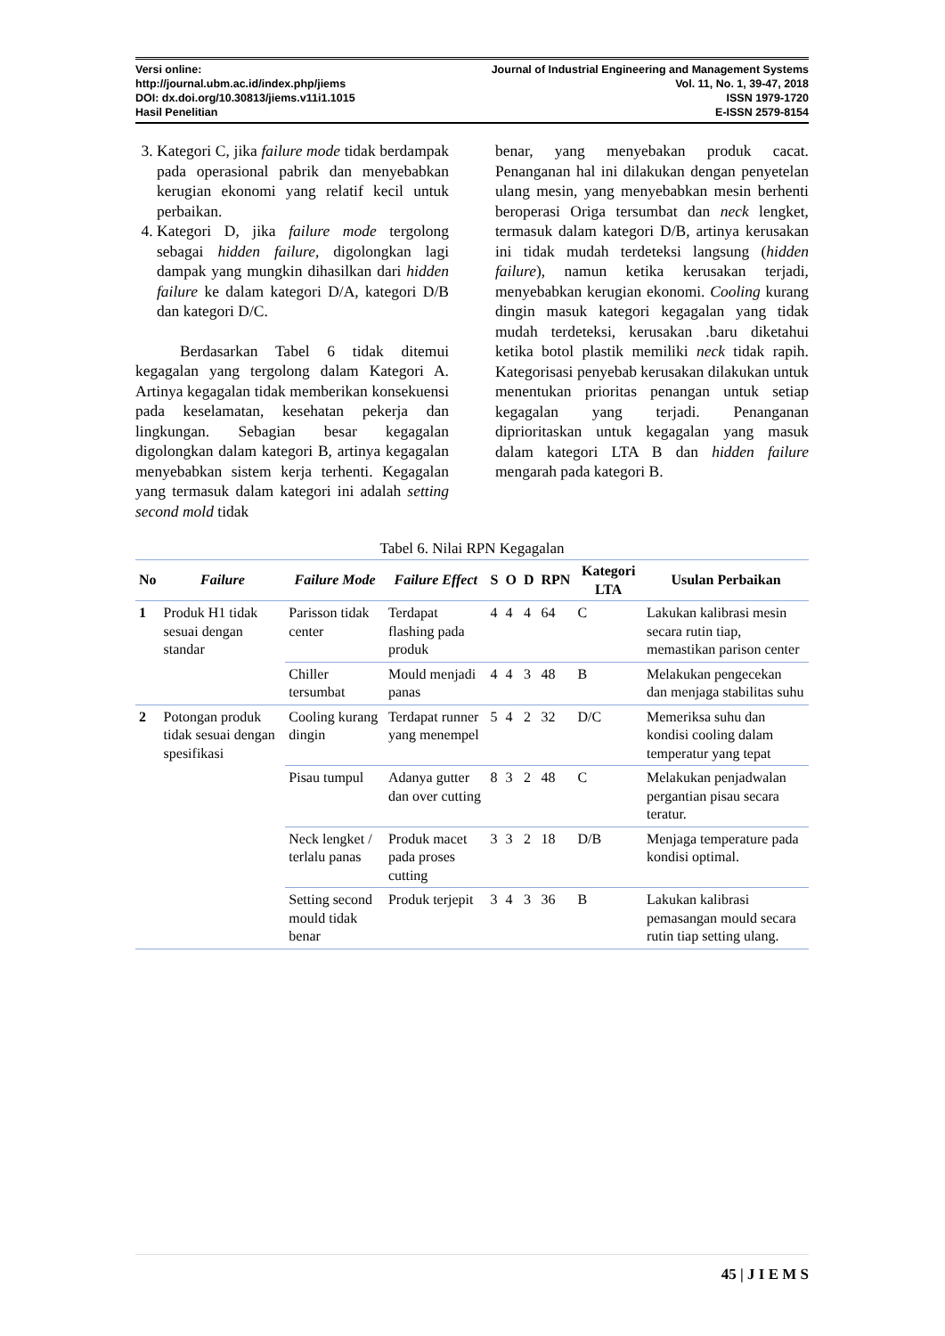Versi online: Journal of Industrial Engineering and Management Systems
http://journal.ubm.ac.id/index.php/jiems Vol. 11, No. 1, 39-47, 2018
DOI: dx.doi.org/10.30813/jiems.v11i1.1015 ISSN 1979-1720
Hasil Penelitian E-ISSN 2579-8154
3. Kategori C, jika failure mode tidak berdampak pada operasional pabrik dan menyebabkan kerugian ekonomi yang relatif kecil untuk perbaikan.
4. Kategori D, jika failure mode tergolong sebagai hidden failure, digolongkan lagi dampak yang mungkin dihasilkan dari hidden failure ke dalam kategori D/A, kategori D/B dan kategori D/C.
Berdasarkan Tabel 6 tidak ditemui kegagalan yang tergolong dalam Kategori A. Artinya kegagalan tidak memberikan konsekuensi pada keselamatan, kesehatan pekerja dan lingkungan. Sebagian besar kegagalan digolongkan dalam kategori B, artinya kegagalan menyebabkan sistem kerja terhenti. Kegagalan yang termasuk dalam kategori ini adalah setting second mold tidak
benar, yang menyebakan produk cacat. Penanganan hal ini dilakukan dengan penyetelan ulang mesin, yang menyebabkan mesin berhenti beroperasi Origa tersumbat dan neck lengket, termasuk dalam kategori D/B, artinya kerusakan ini tidak mudah terdeteksi langsung (hidden failure), namun ketika kerusakan terjadi, menyebabkan kerugian ekonomi. Cooling kurang dingin masuk kategori kegagalan yang tidak mudah terdeteksi, kerusakan .baru diketahui ketika botol plastik memiliki neck tidak rapih. Kategorisasi penyebab kerusakan dilakukan untuk menentukan prioritas penangan untuk setiap kegagalan yang terjadi. Penanganan diprioritaskan untuk kegagalan yang masuk dalam kategori LTA B dan hidden failure mengarah pada kategori B.
Tabel 6. Nilai RPN Kegagalan
| No | Failure | Failure Mode | Failure Effect | S | O | D | RPN | Kategori LTA | Usulan Perbaikan |
| --- | --- | --- | --- | --- | --- | --- | --- | --- | --- |
| 1 | Produk H1 tidak sesuai dengan standar | Parisson tidak center | Terdapat flashing pada produk | 4 | 4 | 4 | 64 | C | Lakukan kalibrasi mesin secara rutin tiap, memastikan parison center |
| | | Chiller tersumbat | Mould menjadi panas | 4 | 4 | 3 | 48 | B | Melakukan pengecekan dan menjaga stabilitas suhu |
| 2 | Potongan produk tidak sesuai dengan spesifikasi | Cooling kurang dingin | Terdapat runner yang menempel | 5 | 4 | 2 | 32 | D/C | Memeriksa suhu dan kondisi cooling dalam temperatur yang tepat |
| | | Pisau tumpul | Adanya gutter dan over cutting | 8 | 3 | 2 | 48 | C | Melakukan penjadwalan pergantian pisau secara teratur. |
| | | Neck lengket / terlalu panas | Produk macet pada proses cutting | 3 | 3 | 2 | 18 | D/B | Menjaga temperature pada kondisi optimal. |
| | | Setting second mould tidak benar | Produk terjepit | 3 | 4 | 3 | 36 | B | Lakukan kalibrasi pemasangan mould secara rutin tiap setting ulang. |
45 | J I E M S